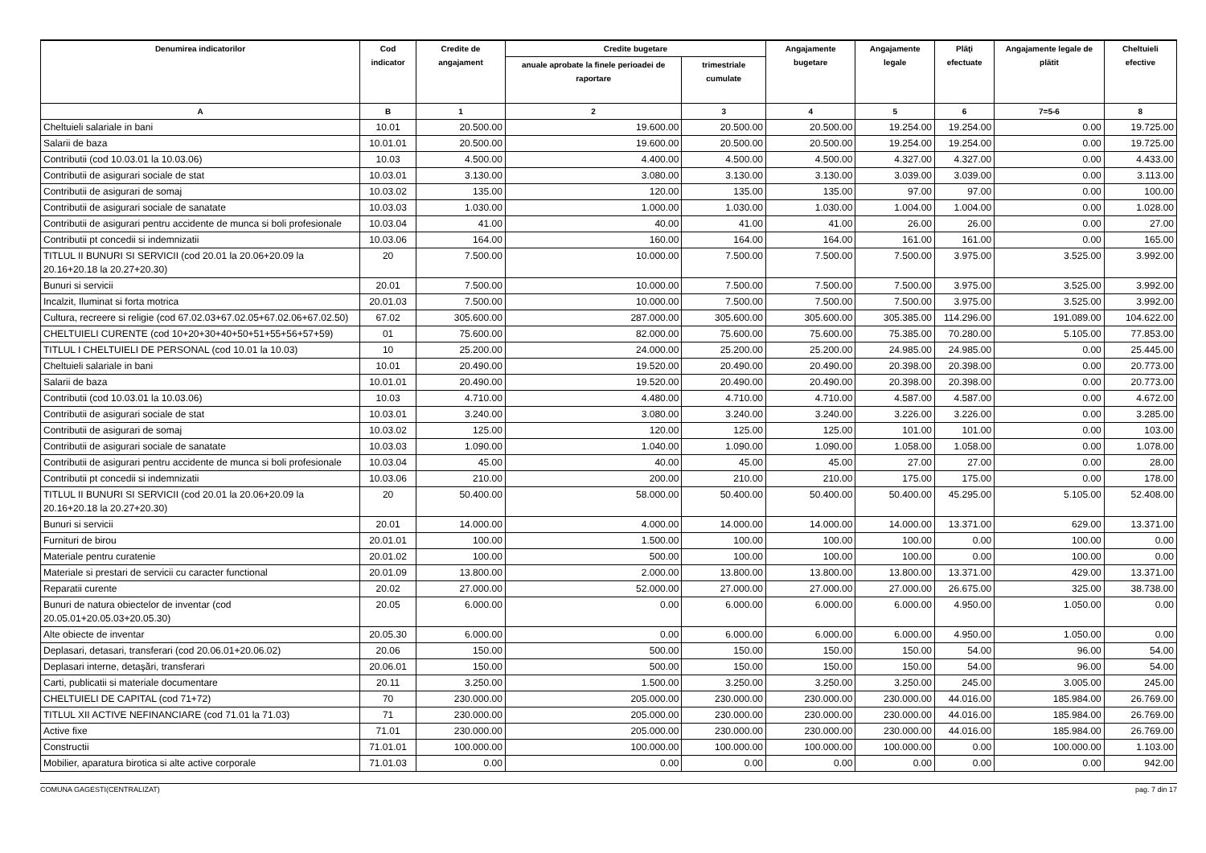| Denumirea indicatorilor | Cod indicator | Credite de angajament | Credite bugetare | | Angajamente bugetare | Angajamente legale | Plăţi efectuate | Angajamente legale de plătit | Cheltuieli efective |
| --- | --- | --- | --- | --- | --- | --- | --- | --- | --- |
| | | | anuale aprobate la finele perioadei de raportare | trimestriale cumulate | | | | | |
| A | B | 1 | 2 | 3 | 4 | 5 | 6 | 7=5-6 | 8 |
| Cheltuieli salariale in bani | 10.01 | 20.500.00 | 19.600.00 | 20.500.00 | 20.500.00 | 19.254.00 | 19.254.00 | 0.00 | 19.725.00 |
| Salarii de baza | 10.01.01 | 20.500.00 | 19.600.00 | 20.500.00 | 20.500.00 | 19.254.00 | 19.254.00 | 0.00 | 19.725.00 |
| Contributii (cod 10.03.01 la 10.03.06) | 10.03 | 4.500.00 | 4.400.00 | 4.500.00 | 4.500.00 | 4.327.00 | 4.327.00 | 0.00 | 4.433.00 |
| Contributii de asigurari sociale de stat | 10.03.01 | 3.130.00 | 3.080.00 | 3.130.00 | 3.130.00 | 3.039.00 | 3.039.00 | 0.00 | 3.113.00 |
| Contributii de asigurari de somaj | 10.03.02 | 135.00 | 120.00 | 135.00 | 135.00 | 97.00 | 97.00 | 0.00 | 100.00 |
| Contributii de asigurari sociale de sanatate | 10.03.03 | 1.030.00 | 1.000.00 | 1.030.00 | 1.030.00 | 1.004.00 | 1.004.00 | 0.00 | 1.028.00 |
| Contributii de asigurari pentru accidente de munca si boli profesionale | 10.03.04 | 41.00 | 40.00 | 41.00 | 41.00 | 26.00 | 26.00 | 0.00 | 27.00 |
| Contributii pt concedii si indemnizatii | 10.03.06 | 164.00 | 160.00 | 164.00 | 164.00 | 161.00 | 161.00 | 0.00 | 165.00 |
| TITLUL II BUNURI SI SERVICII (cod 20.01 la 20.06+20.09 la 20.16+20.18 la 20.27+20.30) | 20 | 7.500.00 | 10.000.00 | 7.500.00 | 7.500.00 | 7.500.00 | 3.975.00 | 3.525.00 | 3.992.00 |
| Bunuri si servicii | 20.01 | 7.500.00 | 10.000.00 | 7.500.00 | 7.500.00 | 7.500.00 | 3.975.00 | 3.525.00 | 3.992.00 |
| Incalzit, Iluminat si forta motrica | 20.01.03 | 7.500.00 | 10.000.00 | 7.500.00 | 7.500.00 | 7.500.00 | 3.975.00 | 3.525.00 | 3.992.00 |
| Cultura, recreere si religie (cod 67.02.03+67.02.05+67.02.06+67.02.50) | 67.02 | 305.600.00 | 287.000.00 | 305.600.00 | 305.600.00 | 305.385.00 | 114.296.00 | 191.089.00 | 104.622.00 |
| CHELTUIELI CURENTE (cod 10+20+30+40+50+51+55+56+57+59) | 01 | 75.600.00 | 82.000.00 | 75.600.00 | 75.600.00 | 75.385.00 | 70.280.00 | 5.105.00 | 77.853.00 |
| TITLUL I CHELTUIELI DE PERSONAL (cod 10.01 la 10.03) | 10 | 25.200.00 | 24.000.00 | 25.200.00 | 25.200.00 | 24.985.00 | 24.985.00 | 0.00 | 25.445.00 |
| Cheltuieli salariale in bani | 10.01 | 20.490.00 | 19.520.00 | 20.490.00 | 20.490.00 | 20.398.00 | 20.398.00 | 0.00 | 20.773.00 |
| Salarii de baza | 10.01.01 | 20.490.00 | 19.520.00 | 20.490.00 | 20.490.00 | 20.398.00 | 20.398.00 | 0.00 | 20.773.00 |
| Contributii (cod 10.03.01 la 10.03.06) | 10.03 | 4.710.00 | 4.480.00 | 4.710.00 | 4.710.00 | 4.587.00 | 4.587.00 | 0.00 | 4.672.00 |
| Contributii de asigurari sociale de stat | 10.03.01 | 3.240.00 | 3.080.00 | 3.240.00 | 3.240.00 | 3.226.00 | 3.226.00 | 0.00 | 3.285.00 |
| Contributii de asigurari de somaj | 10.03.02 | 125.00 | 120.00 | 125.00 | 125.00 | 101.00 | 101.00 | 0.00 | 103.00 |
| Contributii de asigurari sociale de sanatate | 10.03.03 | 1.090.00 | 1.040.00 | 1.090.00 | 1.090.00 | 1.058.00 | 1.058.00 | 0.00 | 1.078.00 |
| Contributii de asigurari pentru accidente de munca si boli profesionale | 10.03.04 | 45.00 | 40.00 | 45.00 | 45.00 | 27.00 | 27.00 | 0.00 | 28.00 |
| Contributii pt concedii si indemnizatii | 10.03.06 | 210.00 | 200.00 | 210.00 | 210.00 | 175.00 | 175.00 | 0.00 | 178.00 |
| TITLUL II BUNURI SI SERVICII (cod 20.01 la 20.06+20.09 la 20.16+20.18 la 20.27+20.30) | 20 | 50.400.00 | 58.000.00 | 50.400.00 | 50.400.00 | 50.400.00 | 45.295.00 | 5.105.00 | 52.408.00 |
| Bunuri si servicii | 20.01 | 14.000.00 | 4.000.00 | 14.000.00 | 14.000.00 | 14.000.00 | 13.371.00 | 629.00 | 13.371.00 |
| Furnituri de birou | 20.01.01 | 100.00 | 1.500.00 | 100.00 | 100.00 | 100.00 | 0.00 | 100.00 | 0.00 |
| Materiale pentru curatenie | 20.01.02 | 100.00 | 500.00 | 100.00 | 100.00 | 100.00 | 0.00 | 100.00 | 0.00 |
| Materiale si prestari de servicii cu caracter functional | 20.01.09 | 13.800.00 | 2.000.00 | 13.800.00 | 13.800.00 | 13.800.00 | 13.371.00 | 429.00 | 13.371.00 |
| Reparatii curente | 20.02 | 27.000.00 | 52.000.00 | 27.000.00 | 27.000.00 | 27.000.00 | 26.675.00 | 325.00 | 38.738.00 |
| Bunuri de natura obiectelor de inventar (cod 20.05.01+20.05.03+20.05.30) | 20.05 | 6.000.00 | 0.00 | 6.000.00 | 6.000.00 | 6.000.00 | 4.950.00 | 1.050.00 | 0.00 |
| Alte obiecte de inventar | 20.05.30 | 6.000.00 | 0.00 | 6.000.00 | 6.000.00 | 6.000.00 | 4.950.00 | 1.050.00 | 0.00 |
| Deplasari, detasari, transferari (cod 20.06.01+20.06.02) | 20.06 | 150.00 | 500.00 | 150.00 | 150.00 | 150.00 | 54.00 | 96.00 | 54.00 |
| Deplasari interne, detaşări, transferari | 20.06.01 | 150.00 | 500.00 | 150.00 | 150.00 | 150.00 | 54.00 | 96.00 | 54.00 |
| Carti, publicatii si materiale documentare | 20.11 | 3.250.00 | 1.500.00 | 3.250.00 | 3.250.00 | 3.250.00 | 245.00 | 3.005.00 | 245.00 |
| CHELTUIELI DE CAPITAL (cod 71+72) | 70 | 230.000.00 | 205.000.00 | 230.000.00 | 230.000.00 | 230.000.00 | 44.016.00 | 185.984.00 | 26.769.00 |
| TITLUL XII ACTIVE NEFINANCIARE (cod 71.01 la 71.03) | 71 | 230.000.00 | 205.000.00 | 230.000.00 | 230.000.00 | 230.000.00 | 44.016.00 | 185.984.00 | 26.769.00 |
| Active fixe | 71.01 | 230.000.00 | 205.000.00 | 230.000.00 | 230.000.00 | 230.000.00 | 44.016.00 | 185.984.00 | 26.769.00 |
| Constructii | 71.01.01 | 100.000.00 | 100.000.00 | 100.000.00 | 100.000.00 | 100.000.00 | 0.00 | 100.000.00 | 1.103.00 |
| Mobilier, aparatura birotica si alte active corporale | 71.01.03 | 0.00 | 0.00 | 0.00 | 0.00 | 0.00 | 0.00 | 0.00 | 942.00 |
COMUNA GAGESTI(CENTRALIZAT) pag. 7 din 17